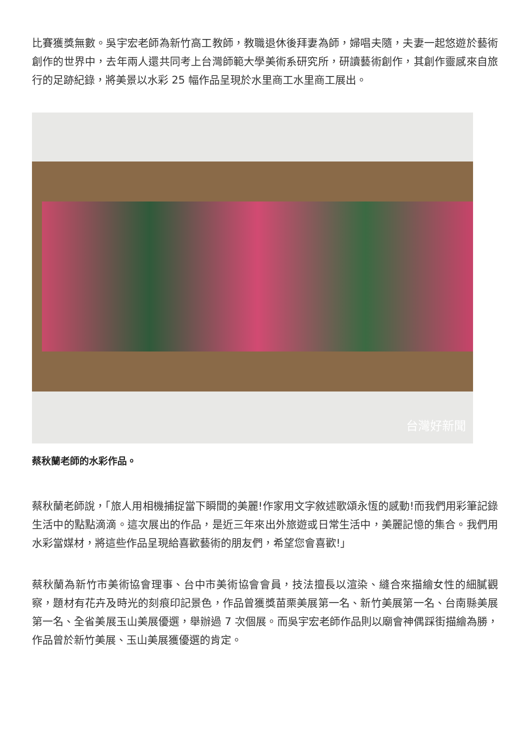比賽獲獎無數。吳宇宏老師為新竹高工教師，教職退休後拜妻為師，婦唱夫隨，夫妻一起悠遊於藝術創作的世界中，去年兩人還共同考上台灣師範大學美術系研究所，研讀藝術創作，其創作靈感來自旅行的足跡紀錄，將美景以水彩 25 幅作品呈現於水里商工水里商工展出。
台灣好新聞
蔡秋蘭老師的水彩作品。
蔡秋蘭老師說，「旅人用相機捕捉當下瞬間的美麗!作家用文字敘述歌頌永恆的感動!而我們用彩筆記錄生活中的點點滴滴。這次展出的作品，是近三年來出外旅遊或日常生活中，美麗記憶的集合。我們用水彩當媒材，將這些作品呈現給喜歡藝術的朋友們，希望您會喜歡!」
蔡秋蘭為新竹市美術協會理事、台中市美術協會會員，技法擅長以渲染、縫合來描繪女性的細膩觀察，題材有花卉及時光的刻痕印記景色，作品曾獲獎苗栗美展第一名、新竹美展第一名、台南縣美展第一名、全省美展玉山美展優選，舉辦過 7 次個展。而吳宇宏老師作品則以廟會神偶踩街描繪為勝，作品曾於新竹美展、玉山美展獲優選的肯定。